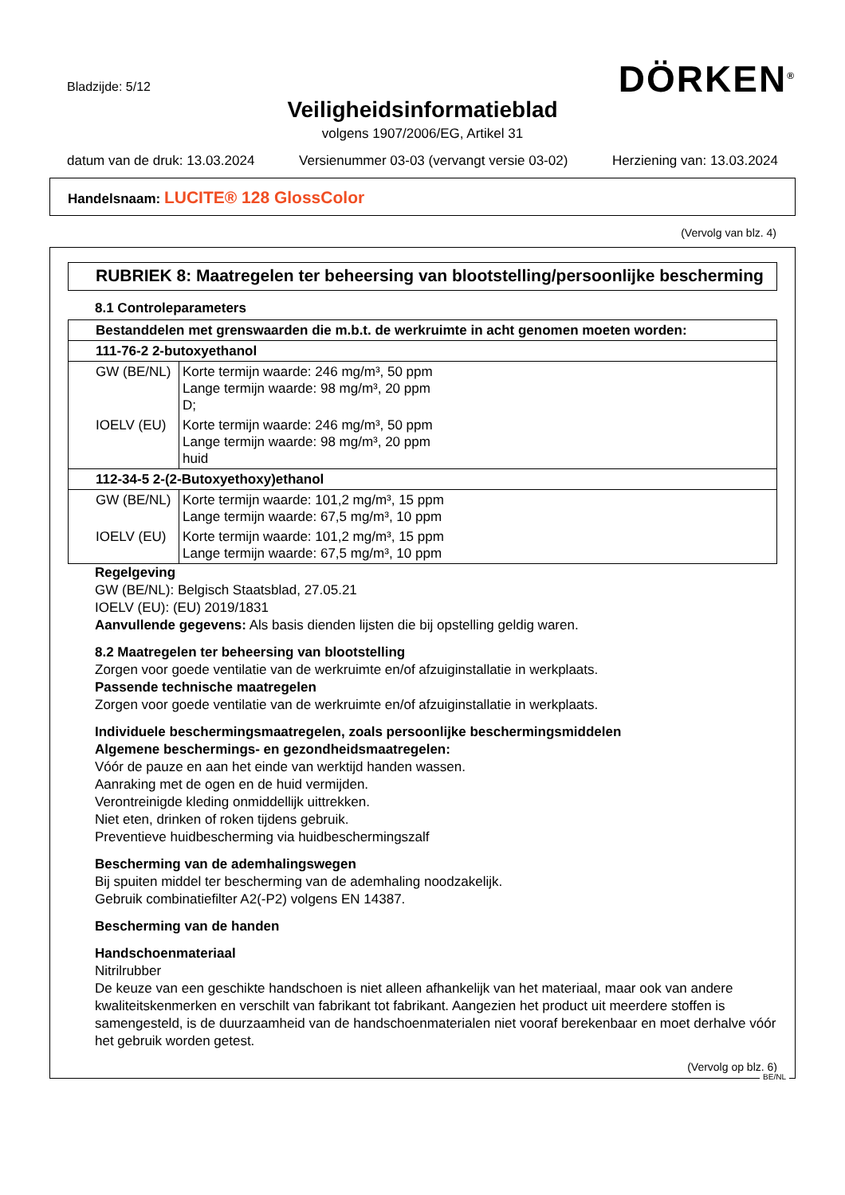DÖRKEN<sup>®</sup> Bladzijde: 5/12
Veiligheidsinformatieblad
volgens 1907/2006/EG, Artikel 31
datum van de druk: 13.03.2024 Versienummer 03-03 (vervangt versie 03-02) Herziening van: 13.03.2024
Handelsnaam: LUCITE® 128 GlossColor
(Vervolg van blz. 4)
RUBRIEK 8: Maatregelen ter beheersing van blootstelling/persoonlijke bescherming
8.1 Controleparameters
| Bestanddelen met grenswaarden die m.b.t. de werkruimte in acht genomen moeten worden: | |
| 111-76-2 2-butoxyethanol | |
| GW (BE/NL) | Korte termijn waarde: 246 mg/m³, 50 ppm Lange termijn waarde: 98 mg/m³, 20 ppm D; |
| IOELV (EU) | Korte termijn waarde: 246 mg/m³, 50 ppm Lange termijn waarde: 98 mg/m³, 20 ppm huid |
| 112-34-5 2-(2-Butoxyethoxy)ethanol | |
| GW (BE/NL) | Korte termijn waarde: 101,2 mg/m³, 15 ppm Lange termijn waarde: 67,5 mg/m³, 10 ppm |
| IOELV (EU) | Korte termijn waarde: 101,2 mg/m³, 15 ppm Lange termijn waarde: 67,5 mg/m³, 10 ppm |
Regelgeving
GW (BE/NL): Belgisch Staatsblad, 27.05.21
IOELV (EU): (EU) 2019/1831
Aanvullende gegevens: Als basis dienden lijsten die bij opstelling geldig waren.
8.2 Maatregelen ter beheersing van blootstelling
Zorgen voor goede ventilatie van de werkruimte en/of afzuiginstallatie in werkplaats.
Passende technische maatregelen
Zorgen voor goede ventilatie van de werkruimte en/of afzuiginstallatie in werkplaats.
Individuele beschermingsmaatregelen, zoals persoonlijke beschermingsmiddelen
Algemene beschermings- en gezondheidsmaatregelen:
Vóór de pauze en aan het einde van werktijd handen wassen.
Aanraking met de ogen en de huid vermijden.
Verontreinigde kleding onmiddellijk uittrekken.
Niet eten, drinken of roken tijdens gebruik.
Preventieve huidbescherming via huidbeschermingszalf
Bescherming van de ademhalingswegen
Bij spuiten middel ter bescherming van de ademhaling noodzakelijk.
Gebruik combinatiefilter A2(-P2) volgens EN 14387.
Bescherming van de handen
Handschoenmateriaal
Nitrilrubber
De keuze van een geschikte handschoen is niet alleen afhankelijk van het materiaal, maar ook van andere kwaliteitskenmerken en verschilt van fabrikant tot fabrikant. Aangezien het product uit meerdere stoffen is samengesteld, is de duurzaamheid van de handschoenmaterialen niet vooraf berekenbaar en moet derhalve vóór het gebruik worden getest.
(Vervolg op blz. 6)
BE/NL